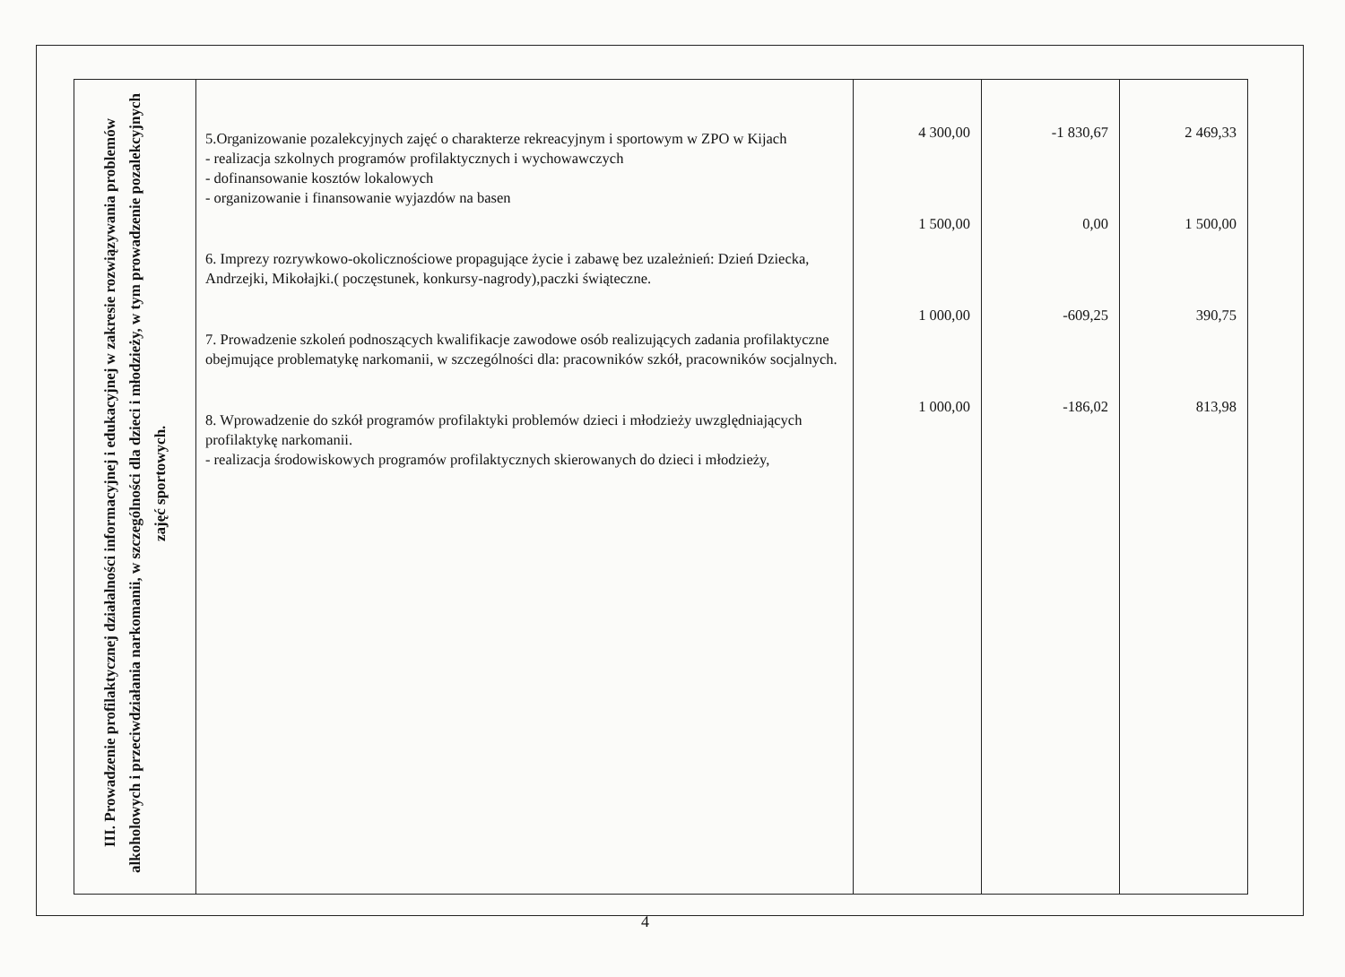| III. Prowadzenie profilaktycznej działalności informacyjnej i edukacyjnej w zakresie rozwiązywania problemów alkoholowych i przeciwdziałania narkomanii, w szczególności dla dzieci i młodzieży, w tym prowadzenie pozalekcyjnych zajęć sportowych. | 5.Organizowanie pozalekcyjnych zajęć o charakterze rekreacyjnym i sportowym w ZPO w Kijach - realizacja szkolnych programów profilaktycznych i wychowawczych - dofinansowanie kosztów lokalowych - organizowanie i finansowanie wyjazdów na basen 6. Imprezy rozrywkowo-okolicznościowe propagujące życie i zabawę bez uzależnień: Dzień Dziecka, Andrzejki, Mikołajki.( poczęstunek, konkursy-nagrody),paczki świąteczne. 7. Prowadzenie szkoleń podnoszących kwalifikacje zawodowe osób realizujących zadania profilaktyczne obejmujące problematykę narkomanii, w szczególności dla: pracowników szkół, pracowników socjalnych. 8. Wprowadzenie do szkół programów profilaktyki problemów dzieci i młodzieży uwzględniających profilaktykę narkomanii. - realizacja środowiskowych programów profilaktycznych skierowanych do dzieci i młodzieży, | 4 300,00 1 500,00 1 000,00 1 000,00 | -1 830,67 0,00 -609,25 -186,02 | 2 469,33 1 500,00 390,75 813,98 |
4